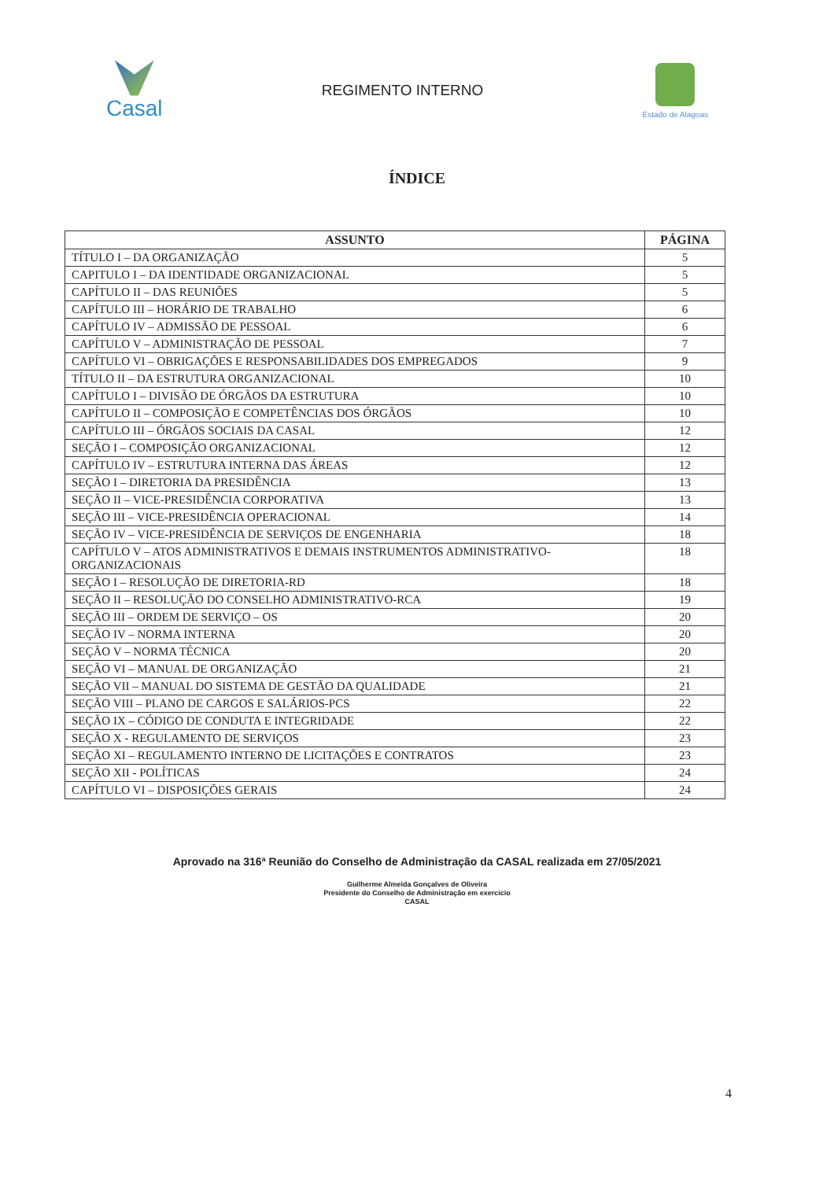Casal
REGIMENTO INTERNO
Estado de Alagoas
ÍNDICE
| ASSUNTO | PÁGINA |
| --- | --- |
| TÍTULO I – DA ORGANIZAÇÃO | 5 |
| CAPITULO I – DA IDENTIDADE ORGANIZACIONAL | 5 |
| CAPÍTULO II – DAS REUNIÕES | 5 |
| CAPÍTULO III – HORÁRIO DE TRABALHO | 6 |
| CAPÍTULO IV – ADMISSÃO DE PESSOAL | 6 |
| CAPÍTULO V – ADMINISTRAÇÃO DE PESSOAL | 7 |
| CAPÍTULO VI – OBRIGAÇÕES E RESPONSABILIDADES DOS EMPREGADOS | 9 |
| TÍTULO II – DA ESTRUTURA ORGANIZACIONAL | 10 |
| CAPÍTULO I – DIVISÃO DE ÓRGÃOS DA ESTRUTURA | 10 |
| CAPÍTULO II – COMPOSIÇÃO E COMPETÊNCIAS DOS ÓRGÃOS | 10 |
| CAPÍTULO III – ÓRGÃOS SOCIAIS DA CASAL | 12 |
| SEÇÃO I – COMPOSIÇÃO ORGANIZACIONAL | 12 |
| CAPÍTULO IV – ESTRUTURA INTERNA DAS ÁREAS | 12 |
| SEÇÃO I – DIRETORIA DA PRESIDÊNCIA | 13 |
| SEÇÃO II – VICE-PRESIDÊNCIA CORPORATIVA | 13 |
| SEÇÃO III – VICE-PRESIDÊNCIA OPERACIONAL | 14 |
| SEÇÃO IV – VICE-PRESIDÊNCIA DE SERVIÇOS DE ENGENHARIA | 18 |
| CAPÍTULO V – ATOS ADMINISTRATIVOS E DEMAIS INSTRUMENTOS ADMINISTRATIVO-ORGANIZACIONAIS | 18 |
| SEÇÃO I – RESOLUÇÃO DE DIRETORIA-RD | 18 |
| SEÇÃO II – RESOLUÇÃO DO CONSELHO ADMINISTRATIVO-RCA | 19 |
| SEÇÃO III – ORDEM DE SERVIÇO – OS | 20 |
| SEÇÃO IV – NORMA INTERNA | 20 |
| SEÇÃO V – NORMA TÉCNICA | 20 |
| SEÇÃO VI – MANUAL DE ORGANIZAÇÃO | 21 |
| SEÇÃO VII – MANUAL DO SISTEMA DE GESTÃO DA QUALIDADE | 21 |
| SEÇÃO VIII – PLANO DE CARGOS E SALÁRIOS-PCS | 22 |
| SEÇÃO IX – CÓDIGO DE CONDUTA E INTEGRIDADE | 22 |
| SEÇÃO X - REGULAMENTO DE SERVIÇOS | 23 |
| SEÇÃO XI – REGULAMENTO INTERNO DE LICITAÇÕES E CONTRATOS | 23 |
| SEÇÃO XII - POLÍTICAS | 24 |
| CAPÍTULO VI – DISPOSIÇÕES GERAIS | 24 |
Aprovado na 316ª Reunião do Conselho de Administração da CASAL realizada em 27/05/2021
Guilherme Almeida Gonçalves de Oliveira
Presidente do Conselho de Administração em exercício
CASAL
4